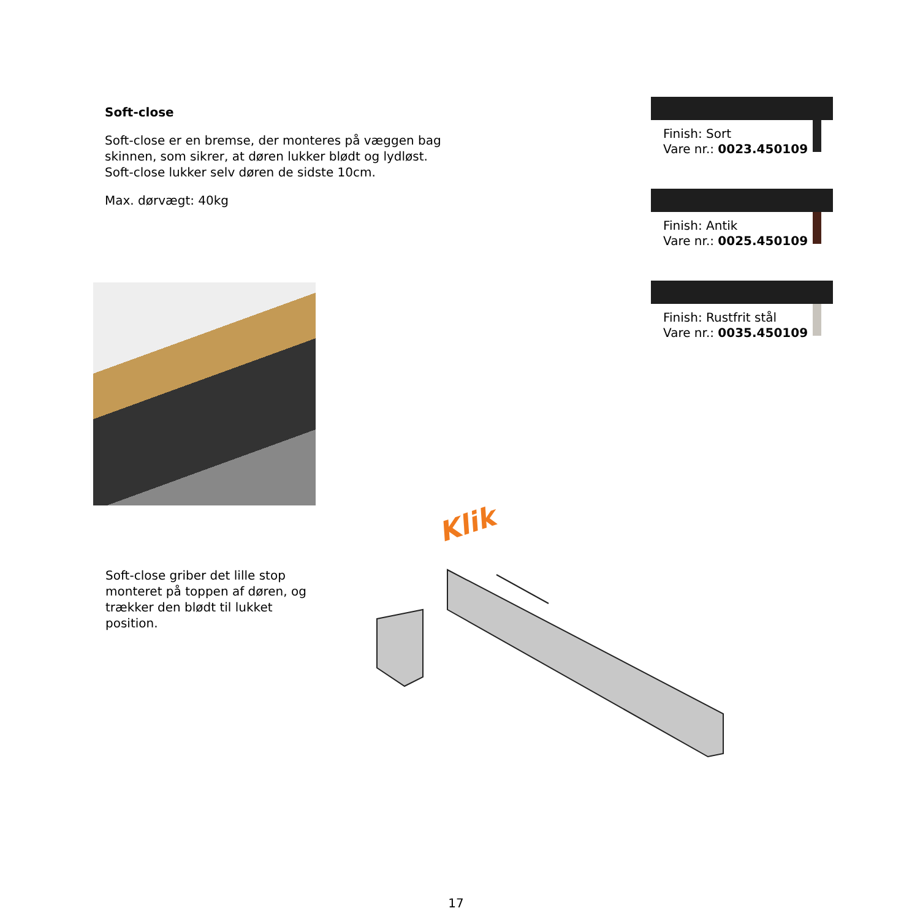Soft-close
Soft-close er en bremse, der monteres på væggen bag skinnen, som sikrer, at døren lukker blødt og lydløst. Soft-close lukker selv døren de sidste 10cm.
Max. dørvægt: 40kg
Finish: Sort
Vare nr.: 0023.450109
Finish: Antik
Vare nr.: 0025.450109
Finish: Rustfrit stål
Vare nr.: 0035.450109
Klik
Soft-close griber det lille stop monteret på toppen af døren, og trækker den blødt til lukket position.
17